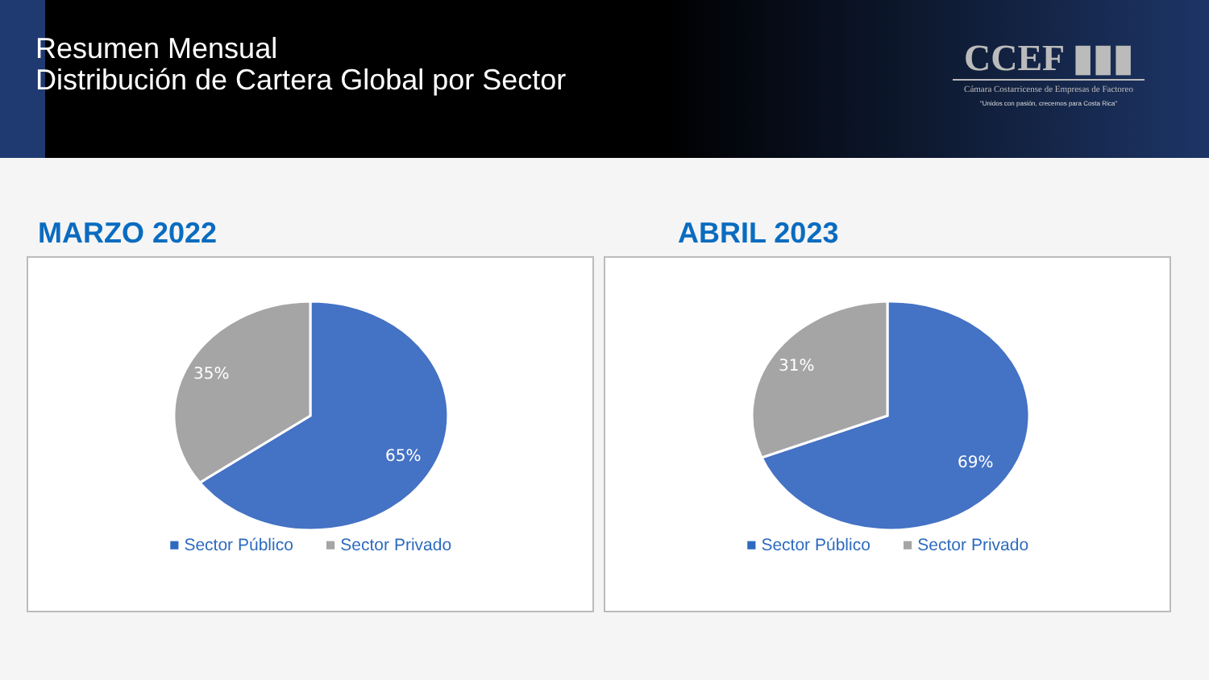Resumen Mensual
Distribución de Cartera Global por Sector
CCEF ▮▮▮
Cámara Costarricense de Empresas de Factoreo
"Unidos con pasión, crecemos para Costa Rica"
MARZO 2022
35%
65%
■ Sector Público ■ Sector Privado
ABRIL 2023
31%
69%
■ Sector Público ■ Sector Privado